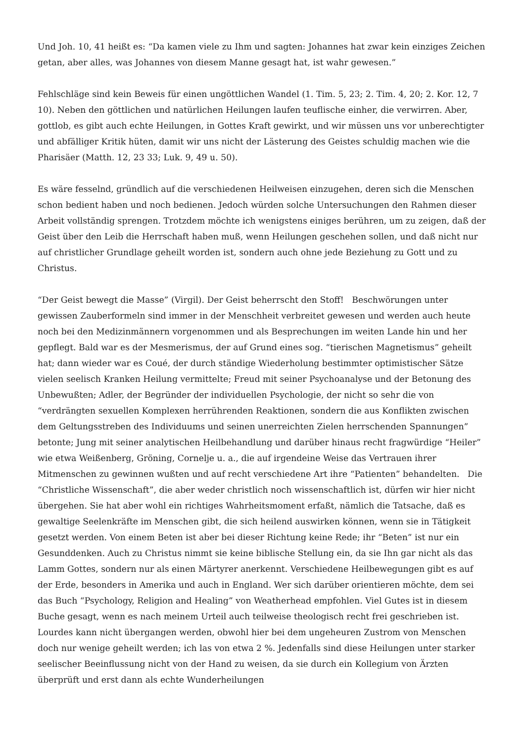Und Joh. 10, 41 heißt es: “Da kamen viele zu Ihm und sagten: Johannes hat zwar kein einziges Zeichen getan, aber alles, was Johannes von diesem Manne gesagt hat, ist wahr gewesen.”
Fehlschläge sind kein Beweis für einen ungöttlichen Wandel (1. Tim. 5, 23; 2. Tim. 4, 20; 2. Kor. 12, 7 10). Neben den göttlichen und natürlichen Heilungen laufen teuflische einher, die verwirren. Aber, gottlob, es gibt auch echte Heilungen, in Gottes Kraft gewirkt, und wir müssen uns vor unberechtigter und abfälliger Kritik hüten, damit wir uns nicht der Lästerung des Geistes schuldig machen wie die Pharisäer (Matth. 12, 23 33; Luk. 9, 49 u. 50).
Es wäre fesselnd, gründlich auf die verschiedenen Heilweisen einzugehen, deren sich die Menschen schon bedient haben und noch bedienen. Jedoch würden solche Untersuchungen den Rahmen dieser Arbeit vollständig sprengen. Trotzdem möchte ich wenigstens einiges berühren, um zu zeigen, daß der Geist über den Leib die Herrschaft haben muß, wenn Heilungen geschehen sollen, und daß nicht nur auf christlicher Grundlage geheilt worden ist, sondern auch ohne jede Beziehung zu Gott und zu Christus.
“Der Geist bewegt die Masse” (Virgil). Der Geist beherrscht den Stoff! Beschwörungen unter gewissen Zauberformeln sind immer in der Menschheit verbreitet gewesen und werden auch heute noch bei den Medizinmännern vorgenommen und als Besprechungen im weiten Lande hin und her gepflegt. Bald war es der Mesmerismus, der auf Grund eines sog. “tierischen Magnetismus” geheilt hat; dann wieder war es Coué, der durch ständige Wiederholung bestimmter optimistischer Sätze vielen seelisch Kranken Heilung vermittelte; Freud mit seiner Psychoanalyse und der Betonung des Unbewußten; Adler, der Begründer der individuellen Psychologie, der nicht so sehr die von “verdrängten sexuellen Komplexen herrührenden Reaktionen, sondern die aus Konflikten zwischen dem Geltungsstreben des Individuums und seinen unerreichten Zielen herrschenden Spannungen” betonte; Jung mit seiner analytischen Heilbehandlung und darüber hinaus recht fragwürdige “Heiler” wie etwa Weißenberg, Gröning, Cornelje u. a., die auf irgendeine Weise das Vertrauen ihrer Mitmenschen zu gewinnen wußten und auf recht verschiedene Art ihre “Patienten” behandelten. Die “Christliche Wissenschaft”, die aber weder christlich noch wissenschaftlich ist, dürfen wir hier nicht übergehen. Sie hat aber wohl ein richtiges Wahrheitsmoment erfaßt, nämlich die Tatsache, daß es gewaltige Seelenkräfte im Menschen gibt, die sich heilend auswirken können, wenn sie in Tätigkeit gesetzt werden. Von einem Beten ist aber bei dieser Richtung keine Rede; ihr “Beten” ist nur ein Gesunddenken. Auch zu Christus nimmt sie keine biblische Stellung ein, da sie Ihn gar nicht als das Lamm Gottes, sondern nur als einen Märtyrer anerkennt. Verschiedene Heilbewegungen gibt es auf der Erde, besonders in Amerika und auch in England. Wer sich darüber orientieren möchte, dem sei das Buch “Psychology, Religion and Healing” von Weatherhead empfohlen. Viel Gutes ist in diesem Buche gesagt, wenn es nach meinem Urteil auch teilweise theologisch recht frei geschrieben ist. Lourdes kann nicht übergangen werden, obwohl hier bei dem ungeheuren Zustrom von Menschen doch nur wenige geheilt werden; ich las von etwa 2 %. Jedenfalls sind diese Heilungen unter starker seelischer Beeinflussung nicht von der Hand zu weisen, da sie durch ein Kollegium von Ärzten überprüft und erst dann als echte Wunderheilungen